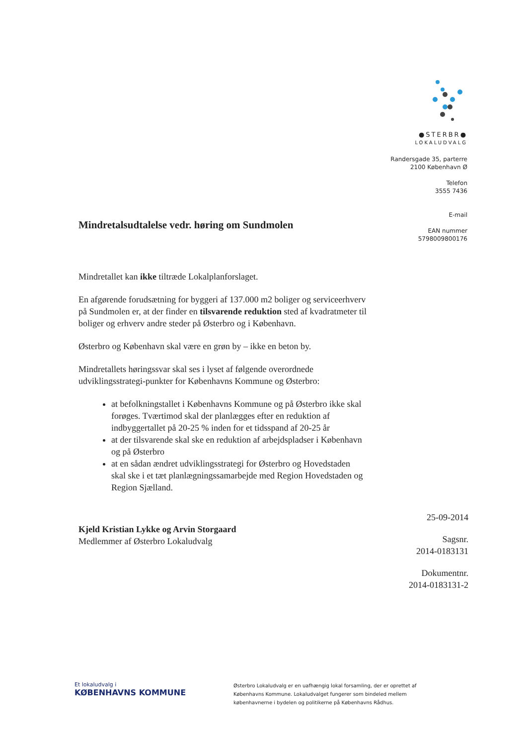●STERBR●
LOKALUDVALG
Randersgade 35, parterre
2100 København Ø
Telefon
3555 7436
E-mail
EAN nummer
5798009800176
Mindretalsudtalelse vedr. høring om Sundmolen
Mindretallet kan ikke tiltræde Lokalplanforslaget.
En afgørende forudsætning for byggeri af 137.000 m2 boliger og serviceerhverv på Sundmolen er, at der finder en tilsvarende reduktion sted af kvadratmeter til boliger og erhverv andre steder på Østerbro og i København.
Østerbro og København skal være en grøn by – ikke en beton by.
Mindretallets høringssvar skal ses i lyset af følgende overordnede udviklingsstrategi-punkter for Københavns Kommune og Østerbro:
at befolkningstallet i Københavns Kommune og på Østerbro ikke skal forøges. Tværtimod skal der planlægges efter en reduktion af indbyggertallet på 20-25 % inden for et tidsspand af 20-25 år
at der tilsvarende skal ske en reduktion af arbejdspladser i København og på Østerbro
at en sådan ændret udviklingsstrategi for Østerbro og Hovedstaden skal ske i et tæt planlægningssamarbejde med Region Hovedstaden og Region Sjælland.
Kjeld Kristian Lykke og Arvin Storgaard
Medlemmer af Østerbro Lokaludvalg
25-09-2014
Sagsnr.
2014-0183131
Dokumentnr.
2014-0183131-2
Et lokaludvalg i
KØBENHAVNS KOMMUNE
Østerbro Lokaludvalg er en uafhængig lokal forsamling, der er oprettet af Københavns Kommune. Lokaludvalget fungerer som bindeled mellem københavnerne i bydelen og politikerne på Københavns Rådhus.